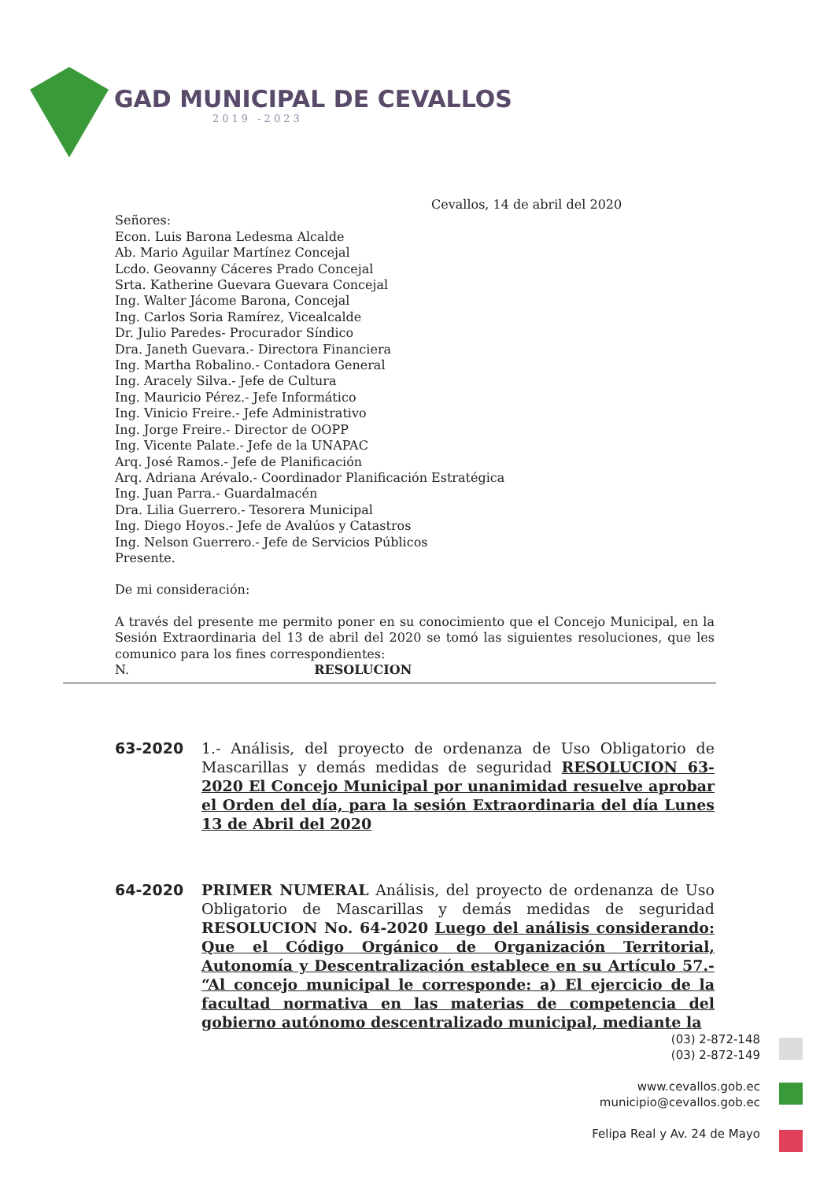GAD MUNICIPAL DE CEVALLOS
2019 -2023
Cevallos, 14 de abril del 2020
Señores:
Econ. Luis Barona Ledesma Alcalde
Ab. Mario Aguilar Martínez Concejal
Lcdo. Geovanny Cáceres Prado Concejal
Srta. Katherine Guevara Guevara Concejal
Ing. Walter Jácome Barona, Concejal
Ing. Carlos Soria Ramírez, Vicealcalde
Dr. Julio Paredes- Procurador Síndico
Dra. Janeth Guevara.- Directora Financiera
Ing. Martha Robalino.- Contadora General
Ing. Aracely Silva.- Jefe de Cultura
Ing. Mauricio Pérez.- Jefe Informático
Ing. Vinicio Freire.- Jefe Administrativo
Ing. Jorge Freire.- Director de OOPP
Ing. Vicente Palate.- Jefe de la UNAPAC
Arq. José Ramos.- Jefe de Planificación
Arq. Adriana Arévalo.- Coordinador Planificación Estratégica
Ing. Juan Parra.- Guardalmacén
Dra. Lilia Guerrero.- Tesorera Municipal
Ing. Diego Hoyos.- Jefe de Avalúos y Catastros
Ing. Nelson Guerrero.- Jefe de Servicios Públicos
Presente.
De mi consideración:
A través del presente me permito poner en su conocimiento que el Concejo Municipal, en la Sesión Extraordinaria del 13 de abril del 2020 se tomó las siguientes resoluciones, que les comunico para los fines correspondientes:
N. RESOLUCION
63-2020 1.- Análisis, del proyecto de ordenanza de Uso Obligatorio de Mascarillas y demás medidas de seguridad RESOLUCION 63-2020 El Concejo Municipal por unanimidad resuelve aprobar el Orden del día, para la sesión Extraordinaria del día Lunes 13 de Abril del 2020
64-2020 PRIMER NUMERAL Análisis, del proyecto de ordenanza de Uso Obligatorio de Mascarillas y demás medidas de seguridad RESOLUCION No. 64-2020 Luego del análisis considerando: Que el Código Orgánico de Organización Territorial, Autonomía y Descentralización establece en su Artículo 57.- “Al concejo municipal le corresponde: a) El ejercicio de la facultad normativa en las materias de competencia del gobierno autónomo descentralizado municipal, mediante la
(03) 2-872-148
(03) 2-872-149
www.cevallos.gob.ec
municipio@cevallos.gob.ec
Felipa Real y Av. 24 de Mayo